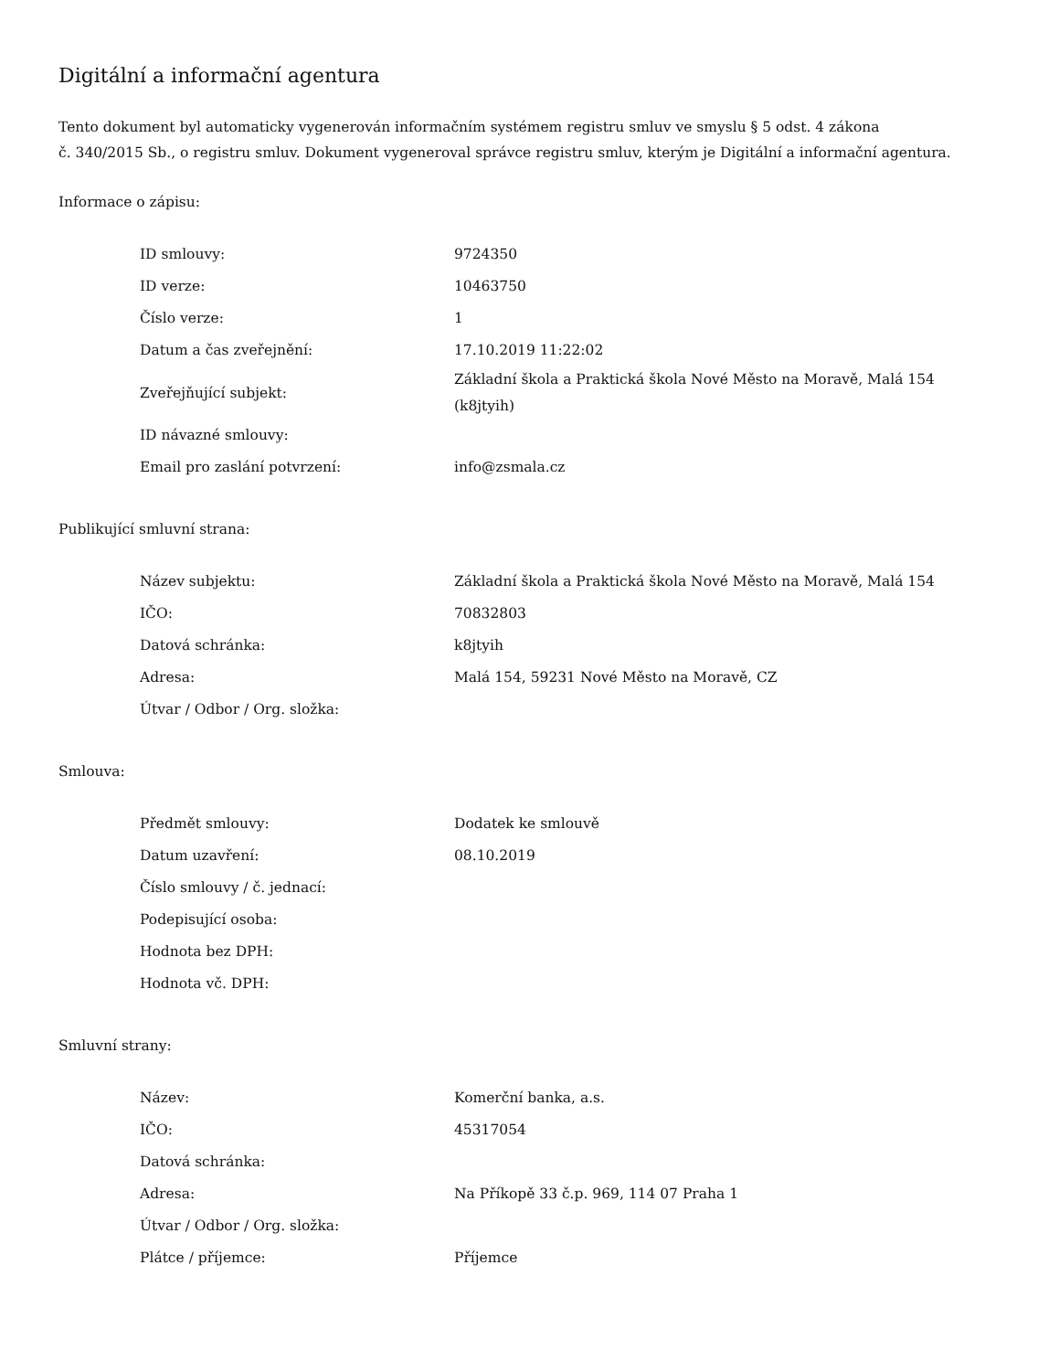Digitální a informační agentura
Tento dokument byl automaticky vygenerován informačním systémem registru smluv ve smyslu § 5 odst. 4 zákona
č. 340/2015 Sb., o registru smluv. Dokument vygeneroval správce registru smluv, kterým je Digitální a informační agentura.
Informace o zápisu:
| ID smlouvy: | 9724350 |
| ID verze: | 10463750 |
| Číslo verze: | 1 |
| Datum a čas zveřejnění: | 17.10.2019 11:22:02 |
| Zveřejňující subjekt: | Základní škola a Praktická škola Nové Město na Moravě, Malá 154 (k8jtyih) |
| ID návazné smlouvy: | |
| Email pro zaslání potvrzení: | info@zsmala.cz |
Publikující smluvní strana:
| Název subjektu: | Základní škola a Praktická škola Nové Město na Moravě, Malá 154 |
| IČO: | 70832803 |
| Datová schránka: | k8jtyih |
| Adresa: | Malá 154, 59231 Nové Město na Moravě, CZ |
| Útvar / Odbor / Org. složka: | |
Smlouva:
| Předmět smlouvy: | Dodatek ke smlouvě |
| Datum uzavření: | 08.10.2019 |
| Číslo smlouvy / č. jednací: | |
| Podepisující osoba: | |
| Hodnota bez DPH: | |
| Hodnota vč. DPH: | |
Smluvní strany:
| Název: | Komerční banka, a.s. |
| IČO: | 45317054 |
| Datová schránka: | |
| Adresa: | Na Příkopě 33 č.p. 969, 114 07 Praha 1 |
| Útvar / Odbor / Org. složka: | |
| Plátce / příjemce: | Příjemce |